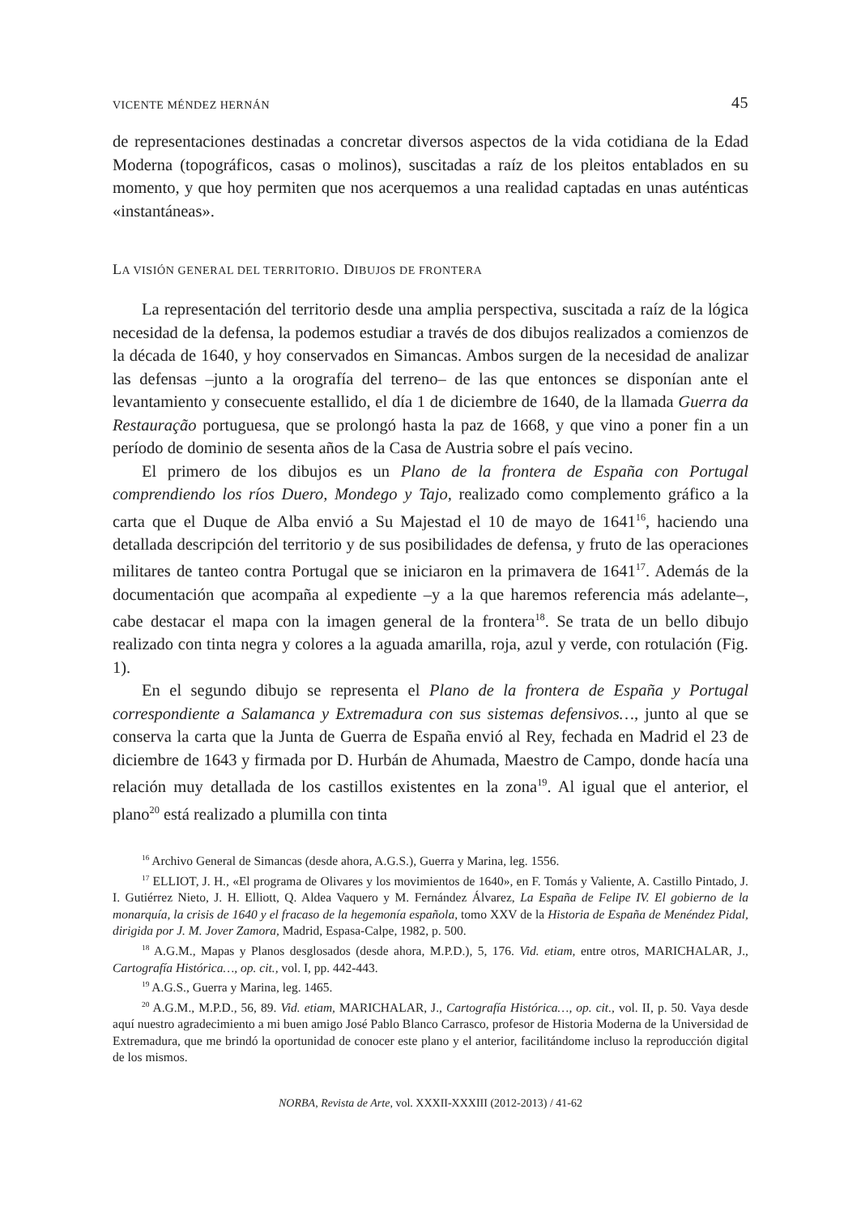VICENTE MÉNDEZ HERNÁN 45
de representaciones destinadas a concretar diversos aspectos de la vida cotidiana de la Edad Moderna (topográficos, casas o molinos), suscitadas a raíz de los pleitos entablados en su momento, y que hoy permiten que nos acerquemos a una realidad captadas en unas auténticas «instantáneas».
LA VISIÓN GENERAL DEL TERRITORIO. DIBUJOS DE FRONTERA
La representación del territorio desde una amplia perspectiva, suscitada a raíz de la lógica necesidad de la defensa, la podemos estudiar a través de dos dibujos realizados a comienzos de la década de 1640, y hoy conservados en Simancas. Ambos surgen de la necesidad de analizar las defensas –junto a la orografía del terreno– de las que entonces se disponían ante el levantamiento y consecuente estallido, el día 1 de diciembre de 1640, de la llamada Guerra da Restauração portuguesa, que se prolongó hasta la paz de 1668, y que vino a poner fin a un período de dominio de sesenta años de la Casa de Austria sobre el país vecino.
El primero de los dibujos es un Plano de la frontera de España con Portugal comprendiendo los ríos Duero, Mondego y Tajo, realizado como complemento gráfico a la carta que el Duque de Alba envió a Su Majestad el 10 de mayo de 1641<sup>16</sup>, haciendo una detallada descripción del territorio y de sus posibilidades de defensa, y fruto de las operaciones militares de tanteo contra Portugal que se iniciaron en la primavera de 1641<sup>17</sup>. Además de la documentación que acompaña al expediente –y a la que haremos referencia más adelante–, cabe destacar el mapa con la imagen general de la frontera<sup>18</sup>. Se trata de un bello dibujo realizado con tinta negra y colores a la aguada amarilla, roja, azul y verde, con rotulación (Fig. 1).
En el segundo dibujo se representa el Plano de la frontera de España y Portugal correspondiente a Salamanca y Extremadura con sus sistemas defensivos…, junto al que se conserva la carta que la Junta de Guerra de España envió al Rey, fechada en Madrid el 23 de diciembre de 1643 y firmada por D. Hurbán de Ahumada, Maestro de Campo, donde hacía una relación muy detallada de los castillos existentes en la zona<sup>19</sup>. Al igual que el anterior, el plano<sup>20</sup> está realizado a plumilla con tinta
<sup>16</sup> Archivo General de Simancas (desde ahora, A.G.S.), Guerra y Marina, leg. 1556.
<sup>17</sup> ELLIOT, J. H., «El programa de Olivares y los movimientos de 1640», en F. Tomás y Valiente, A. Castillo Pintado, J. I. Gutiérrez Nieto, J. H. Elliott, Q. Aldea Vaquero y M. Fernández Álvarez, La España de Felipe IV. El gobierno de la monarquía, la crisis de 1640 y el fracaso de la hegemonía española, tomo XXV de la Historia de España de Menéndez Pidal, dirigida por J. M. Jover Zamora, Madrid, Espasa-Calpe, 1982, p. 500.
<sup>18</sup> A.G.M., Mapas y Planos desglosados (desde ahora, M.P.D.), 5, 176. Vid. etiam, entre otros, MARICHALAR, J., Cartografía Histórica…, op. cit., vol. I, pp. 442-443.
<sup>19</sup> A.G.S., Guerra y Marina, leg. 1465.
<sup>20</sup> A.G.M., M.P.D., 56, 89. Vid. etiam, MARICHALAR, J., Cartografía Histórica…, op. cit., vol. II, p. 50. Vaya desde aquí nuestro agradecimiento a mi buen amigo José Pablo Blanco Carrasco, profesor de Historia Moderna de la Universidad de Extremadura, que me brindó la oportunidad de conocer este plano y el anterior, facilitándome incluso la reproducción digital de los mismos.
NORBA, Revista de Arte, vol. XXXII-XXXIII (2012-2013) / 41-62